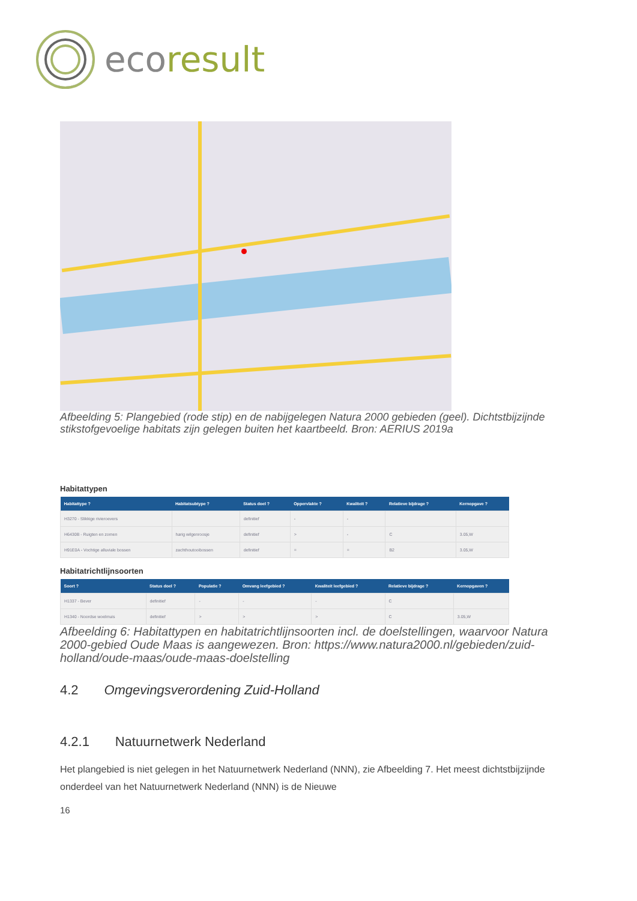ecoresult
Afbeelding 5: Plangebied (rode stip) en de nabijgelegen Natura 2000 gebieden (geel). Dichtstbijzijnde stikstofgevoelige habitats zijn gelegen buiten het kaartbeeld. Bron: AERIUS 2019a
Habitattypen
| Habitattype ? | Habitatsubtype ? | Status doel ? | Oppervlakte ? | Kwaliteit ? | Relatieve bijdrage ? | Kernopgave ? |
| --- | --- | --- | --- | --- | --- | --- |
| H3270 - Slikkige rivieroevers | | definitief | - | - | | |
| H6430B - Ruigten en zomen | harig wilgenroosje | definitief | > | - | C | 3.05,W |
| H91E0A - Vochtige alluviale bossen | zachthoutooibossen | definitief | = | = | B2 | 3.05,W |
Habitatrichtlijnsoorten
| Soort ? | Status doel ? | Populatie ? | Omvang leefgebied ? | Kwaliteit leefgebied ? | Relatieve bijdrage ? | Kernopgaven ? |
| --- | --- | --- | --- | --- | --- | --- |
| H1337 - Bever | definitief | - | - | - | C | |
| H1340 - Noordse woelmuis | definitief | > | > | > | C | 3.05,W |
Afbeelding 6: Habitattypen en habitatrichtlijnsoorten incl. de doelstellingen, waarvoor Natura 2000-gebied Oude Maas is aangewezen. Bron: https://www.natura2000.nl/gebieden/zuid-holland/oude-maas/oude-maas-doelstelling
4.2 Omgevingsverordening Zuid-Holland
4.2.1 Natuurnetwerk Nederland
Het plangebied is niet gelegen in het Natuurnetwerk Nederland (NNN), zie Afbeelding 7. Het meest dichtstbijzijnde onderdeel van het Natuurnetwerk Nederland (NNN) is de Nieuwe
16